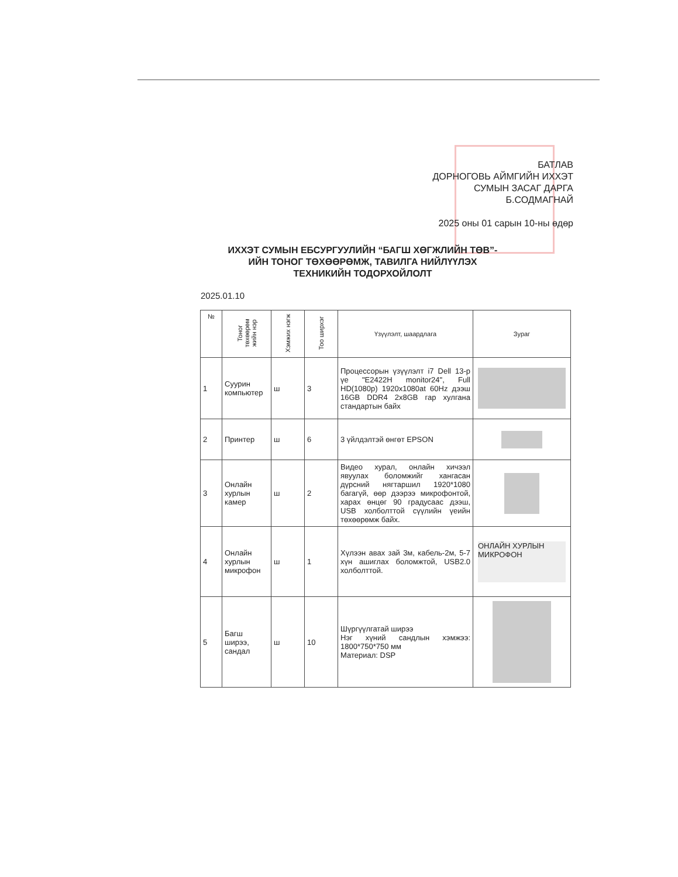БАТЛАВ
ДОРНОГОВЬ АЙМГИЙН ИХХЭТ
СУМЫН ЗАСАГ ДАРГА
Б.СОДМАГНАЙ
2025 оны 01 сарын 10-ны өдөр
ИХХЭТ СУМЫН ЕБСУРГУУЛИЙН “БАГШ ХӨГЖЛИЙН ТӨВ”-ИЙН ТОНОГ ТӨХӨӨРӨМЖ, ТАВИЛГА НИЙЛҮҮЛЭХ ТЕХНИКИЙН ТОДОРХОЙЛОЛТ
2025.01.10
| № | Тоног төхөөрөм жийн нэр | Хэмжих нэгж | Тоо ширхэг | Үзүүлэлт, шаардлага | Зураг |
| --- | --- | --- | --- | --- | --- |
| 1 | Суурин компьютер | ш | 3 | Процессорын үзүүлэлт i7 Dell 13-р үе "E2422H monitor24", Full HD(1080p) 1920x1080at 60Hz дээш 16GB DDR4 2x8GB гар хулгана стандартын байх | |
| 2 | Принтер | ш | 6 | 3 үйлдэлтэй өнгөт EPSON | |
| 3 | Онлайн хурлын камер | ш | 2 | Видео хурал, онлайн хичээл явуулах боломжийг хангасан дүрсний нягтаршил 1920*1080 багагүй, өөр дээрээ микрофонтой, харах өнцөг 90 градусаас дээш, USB холболттой сүүлийн үеийн төхөөрөмж байх. | |
| 4 | Онлайн хурлын микрофон | ш | 1 | Хүлээн авах зай 3м, кабель-2м, 5-7 хүн ашиглах боломжтой, USB2.0 холболттой. | ОНЛАЙН ХУРЛЫН МИКРОФОН |
| 5 | Багш ширээ, сандал | ш | 10 | Шүргүүлгатай ширээ Нэг хүний сандлын хэмжээ: 1800*750*750 мм Материал: DSP | |